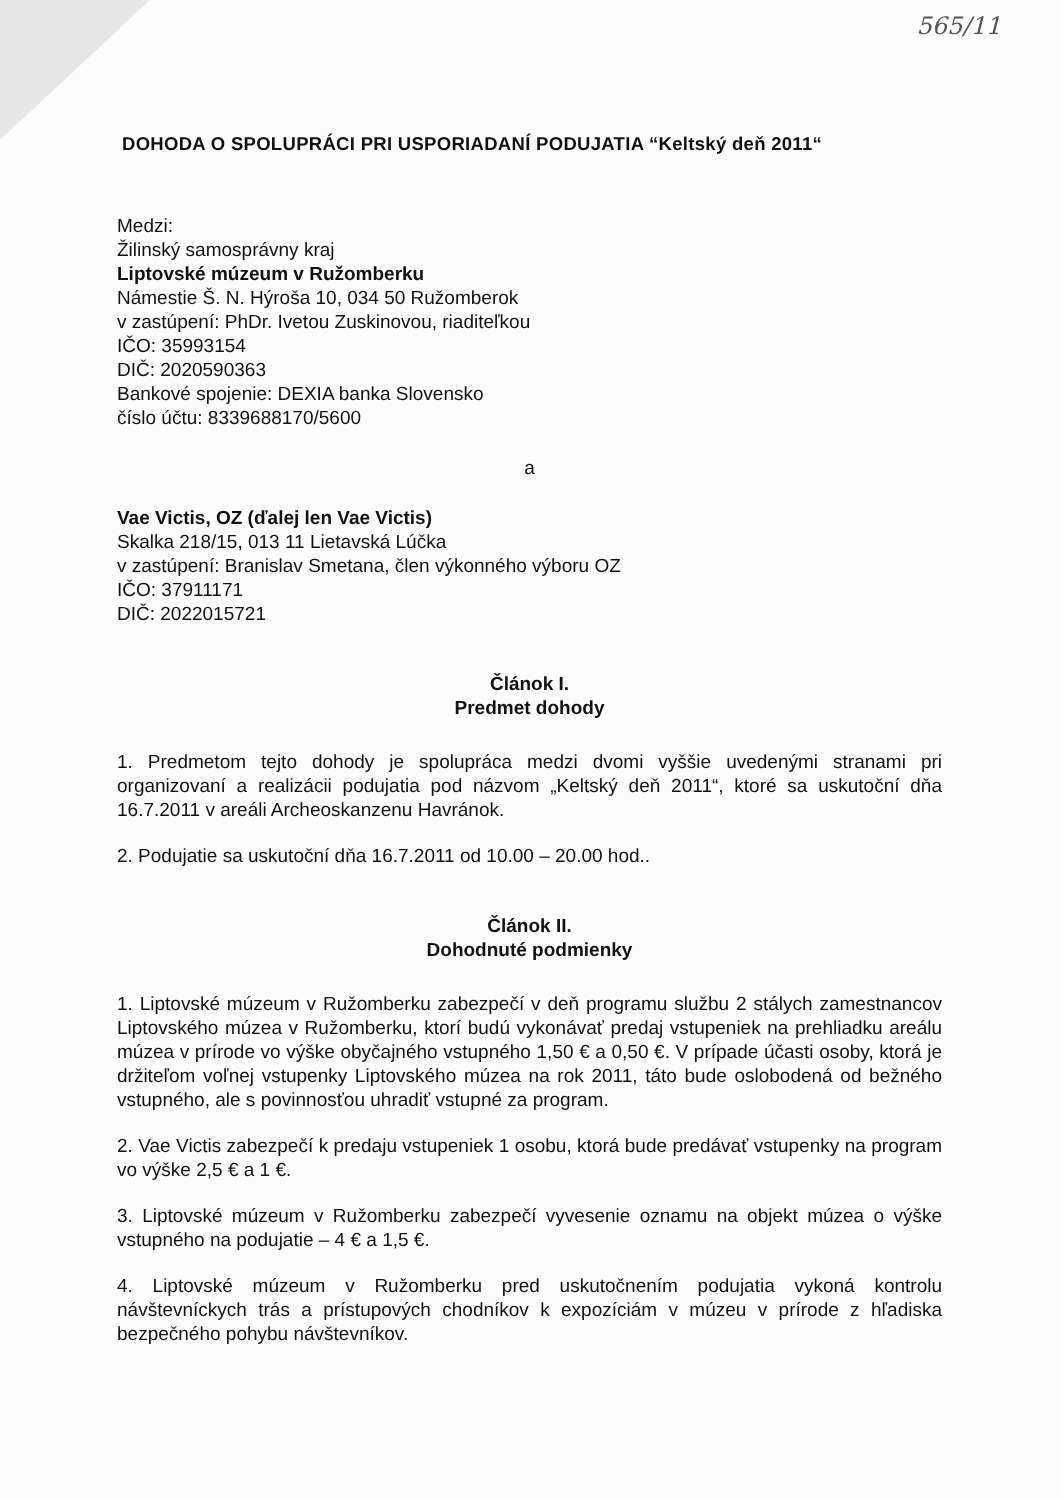565/11
DOHODA O SPOLUPRÁCI PRI USPORIADANÍ PODUJATIA “Keltský deň 2011“
Medzi:
Žilinský samosprávny kraj
Liptovské múzeum v Ružomberku
Námestie Š. N. Hýroša 10, 034 50 Ružomberok
v zastúpení: PhDr. Ivetou Zuskinovou, riaditeľkou
IČO: 35993154
DIČ: 2020590363
Bankové spojenie: DEXIA banka Slovensko
číslo účtu: 8339688170/5600
a
Vae Victis, OZ (ďalej len Vae Victis)
Skalka 218/15, 013 11 Lietavská Lúčka
v zastúpení: Branislav Smetana, člen výkonného výboru OZ
IČO: 37911171
DIČ: 2022015721
Článok I.
Predmet dohody
1. Predmetom tejto dohody je spolupráca medzi dvomi vyššie uvedenými stranami pri organizovaní a realizácii podujatia pod názvom „Keltský deň 2011“, ktoré sa uskutoční dňa 16.7.2011 v areáli Archeoskanzenu Havránok.
2. Podujatie sa uskutoční dňa 16.7.2011 od 10.00 – 20.00 hod..
Článok II.
Dohodnuté podmienky
1. Liptovské múzeum v Ružomberku zabezpečí v deň programu službu 2 stálych zamestnancov Liptovského múzea v Ružomberku, ktorí budú vykonávať predaj vstupeniek na prehliadku areálu múzea v prírode vo výške obyčajného vstupného 1,50 € a 0,50 €. V prípade účasti osoby, ktorá je držiteľom voľnej vstupenky Liptovského múzea na rok 2011, táto bude oslobodená od bežného vstupného, ale s povinnosťou uhradiť vstupné za program.
2. Vae Victis zabezpečí k predaju vstupeniek 1 osobu, ktorá bude predávať vstupenky na program vo výške 2,5 € a 1 €.
3. Liptovské múzeum v Ružomberku zabezpečí vyvesenie oznamu na objekt múzea o výške vstupného na podujatie – 4 € a 1,5 €.
4. Liptovské múzeum v Ružomberku pred uskutočnením podujatia vykoná kontrolu návštevníckych trás a prístupových chodníkov k expozíciám v múzeu v prírode z hľadiska bezpečného pohybu návštevníkov.